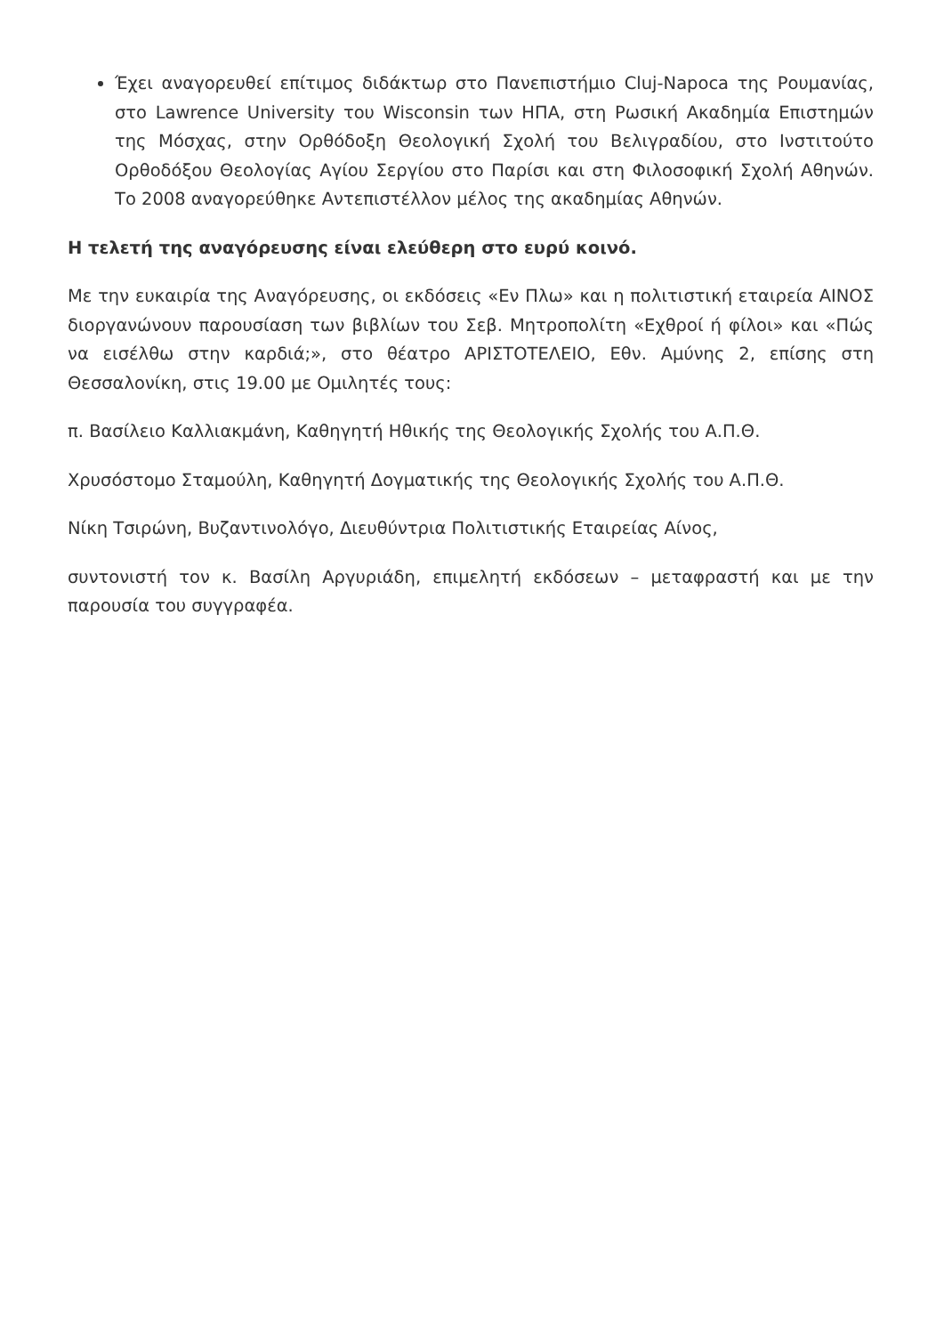Έχει αναγορευθεί επίτιμος διδάκτωρ στο Πανεπιστήμιο Cluj-Napoca της Ρουμανίας, στο Lawrence University του Wisconsin των ΗΠΑ, στη Ρωσική Ακαδημία Επιστημών της Μόσχας, στην Ορθόδοξη Θεολογική Σχολή του Βελιγραδίου, στο Ινστιτούτο Ορθοδόξου Θεολογίας Αγίου Σεργίου στο Παρίσι και στη Φιλοσοφική Σχολή Αθηνών. Το 2008 αναγορεύθηκε Αντεπιστέλλον μέλος της ακαδημίας Αθηνών.
Η τελετή της αναγόρευσης είναι ελεύθερη στο ευρύ κοινό.
Με την ευκαιρία της Αναγόρευσης, οι εκδόσεις «Εν Πλω» και η πολιτιστική εταιρεία ΑΙΝΟΣ διοργανώνουν παρουσίαση των βιβλίων του Σεβ. Μητροπολίτη «Εχθροί ή φίλοι» και «Πώς να εισέλθω στην καρδιά;», στο θέατρο ΑΡΙΣΤΟΤΕΛΕΙΟ, Εθν. Αμύνης 2, επίσης στη Θεσσαλονίκη, στις 19.00 με Ομιλητές τους:
π. Βασίλειο Καλλιακμάνη, Καθηγητή Ηθικής της Θεολογικής Σχολής του Α.Π.Θ.
Χρυσόστομο Σταμούλη, Καθηγητή Δογματικής της Θεολογικής Σχολής του Α.Π.Θ.
Νίκη Τσιρώνη, Βυζαντινολόγο, Διευθύντρια Πολιτιστικής Εταιρείας Αίνος,
συντονιστή τον κ. Βασίλη Αργυριάδη, επιμελητή εκδόσεων – μεταφραστή και με την παρουσία του συγγραφέα.